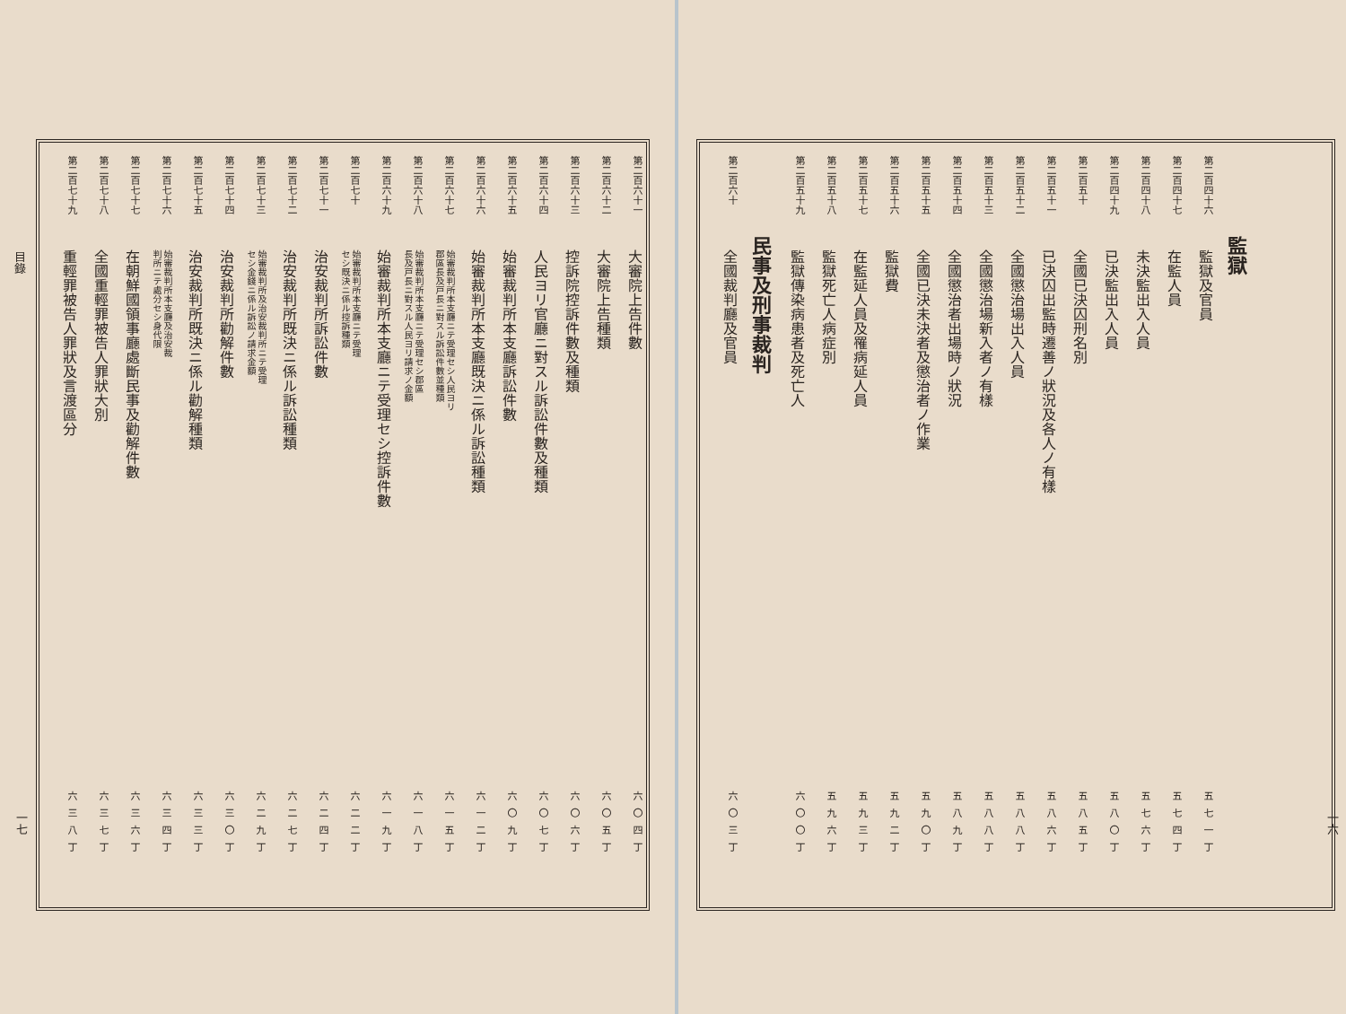監獄
第二百四十六 監獄及官員 五七一丁
第二百四十七 在監人員 五七四丁
第二百四十八 未決監出入人員 五七六丁
第二百四十九 已決監出入人員 五八〇丁
第二百五十 全國已決囚刑名別 五八五丁
第二百五十一 已決囚出監時遷善ノ狀況及各人ノ有樣 五八六丁
第二百五十二 全國懲治場出入人員 五八八丁
第二百五十三 全國懲治場新入者ノ有樣 五八八丁
第二百五十四 全國懲治者出場時ノ狀況 五八九丁
第二百五十五 全國已決未決者及懲治者ノ作業 五九〇丁
第二百五十六 監獄費 五九二丁
第二百五十七 在監延人員及罹病延人員 五九三丁
第二百五十八 監獄死亡人病症別 五九六丁
第二百五十九 監獄傳染病患者及死亡人 六〇〇丁
民事及刑事裁判
第二百六十 全國裁判廳及官員 六〇三丁
一六
目錄
第二百六十一 大審院上告件數 六〇四丁
第二百六十二 大審院上告種類 六〇五丁
第二百六十三 控訴院控訴件數及種類 六〇六丁
第二百六十四 人民ヨリ官廳ニ對スル訴訟件數及種類 六〇七丁
第二百六十五 始審裁判所本支廳訴訟件數 六〇九丁
第二百六十六 始審裁判所本支廳既決ニ係ル訴訟種類 六一二丁
第二百六十七 始審裁判所本支廳ニテ受理セシ人民ヨリ
郡區長及戸長ニ對スル訴訟件數並種類 六一五丁
第二百六十八 始審裁判所本支廳ニテ受理セシ郡區
長及戸長ニ對スル人民ヨリ請求ノ金額 六一八丁
第二百六十九 始審裁判所本支廳ニテ受理セシ控訴件數 六一九丁
第二百七十 始審裁判所本支廳ニテ受理
セシ既決ニ係ル控訴種類 六二二丁
第二百七十一 治安裁判所訴訟件數 六二四丁
第二百七十二 治安裁判所既決ニ係ル訴訟種類 六二七丁
第二百七十三 始審裁判所及治安裁判所ニテ受理
セシ金錢ニ係ル訴訟ノ請求金額 六二九丁
第二百七十四 治安裁判所勸解件數 六三〇丁
第二百七十五 治安裁判所既決ニ係ル勸解種類 六三三丁
第二百七十六 始審裁判所本支廳及治安裁
判所ニテ處分セシ身代限 六三四丁
第二百七十七 在朝鮮國領事廳處斷民事及勸解件數 六三六丁
第二百七十八 全國重輕罪被告人罪狀大別 六三七丁
第二百七十九 重輕罪被告人罪狀及言渡區分 六三八丁
一七